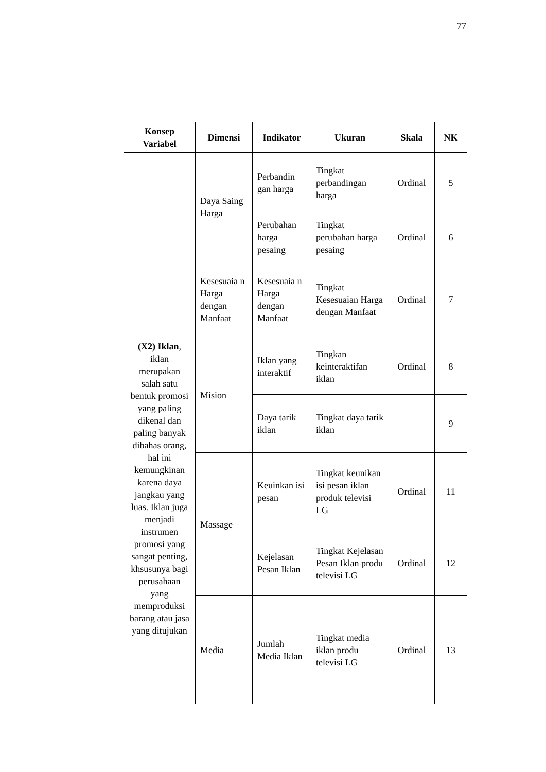77
| Konsep Variabel | Dimensi | Indikator | Ukuran | Skala | NK |
| --- | --- | --- | --- | --- | --- |
| | Daya Saing Harga | Perbandin gan harga | Tingkat perbandingan harga | Ordinal | 5 |
| | | Perubahan harga pesaing | Tingkat perubahan harga pesaing | Ordinal | 6 |
| | Kesesuaia n Harga dengan Manfaat | Kesesuaia n Harga dengan Manfaat | Tingkat Kesesuaian Harga dengan Manfaat | Ordinal | 7 |
| (X2) Iklan , iklan merupakan salah satu bentuk promosi yang paling dikenal dan paling banyak dibahas orang, hal ini kemungkinan karena daya jangkau yang luas. Iklan juga menjadi instrumen promosi yang sangat penting, khsusunya bagi perusahaan yang memproduksi barang atau jasa yang ditujukan | Mision | Iklan yang interaktif | Tingkan keinteraktifan iklan | Ordinal | 8 |
| | | Daya tarik iklan | Tingkat daya tarik iklan | | 9 |
| | Massage | Keuinkan isi pesan | Tingkat keunikan isi pesan iklan produk televisi LG | Ordinal | 11 |
| | | Kejelasan Pesan Iklan | Tingkat Kejelasan Pesan Iklan produ televisi LG | Ordinal | 12 |
| | Media | Jumlah Media Iklan | Tingkat media iklan produ televisi LG | Ordinal | 13 |